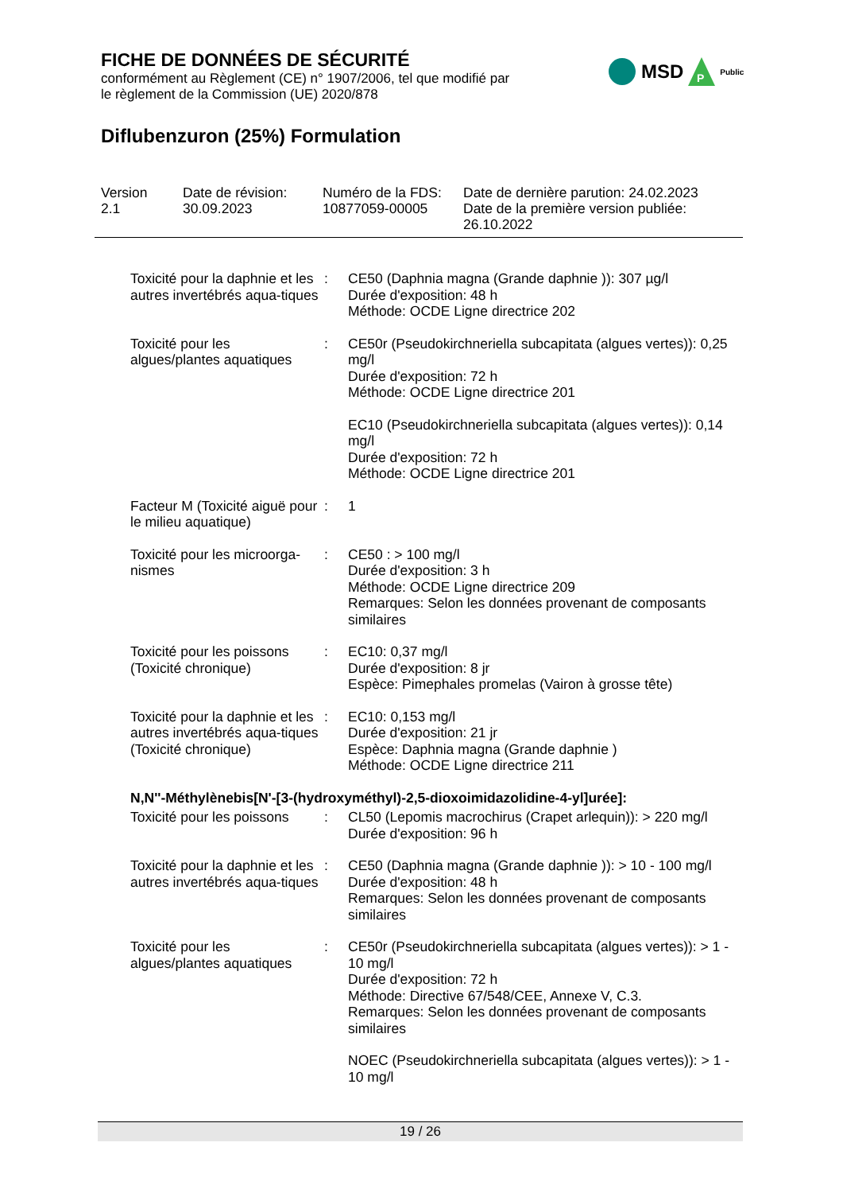FICHE DE DONNÉES DE SÉCURITÉ
conformément au Règlement (CE) n° 1907/2006, tel que modifié par
le règlement de la Commission (UE) 2020/878
Diflubenzuron (25%) Formulation
MSD
P
Public
Version
2.1
Date de révision:
30.09.2023
Numéro de la FDS:
10877059-00005
Date de dernière parution: 24.02.2023
Date de la première version publiée:
26.10.2022
Toxicité pour la daphnie et les autres invertébrés aqua-tiques
: CE50 (Daphnia magna (Grande daphnie )): 307 µg/l
Durée d'exposition: 48 h
Méthode: OCDE Ligne directrice 202
Toxicité pour les algues/plantes aquatiques
: CE50r (Pseudokirchneriella subcapitata (algues vertes)): 0,25 mg/l
Durée d'exposition: 72 h
Méthode: OCDE Ligne directrice 201
EC10 (Pseudokirchneriella subcapitata (algues vertes)): 0,14 mg/l
Durée d'exposition: 72 h
Méthode: OCDE Ligne directrice 201
Facteur M (Toxicité aiguë pour le milieu aquatique)
: 1
Toxicité pour les microorga-nismes
: CE50 : > 100 mg/l
Durée d'exposition: 3 h
Méthode: OCDE Ligne directrice 209
Remarques: Selon les données provenant de composants similaires
Toxicité pour les poissons (Toxicité chronique)
: EC10: 0,37 mg/l
Durée d'exposition: 8 jr
Espèce: Pimephales promelas (Vairon à grosse tête)
Toxicité pour la daphnie et les autres invertébrés aqua-tiques (Toxicité chronique)
: EC10: 0,153 mg/l
Durée d'exposition: 21 jr
Espèce: Daphnia magna (Grande daphnie )
Méthode: OCDE Ligne directrice 211
N,N''-Méthylènebis[N'-[3-(hydroxyméthyl)-2,5-dioxoimidazolidine-4-yl]urée]:
Toxicité pour les poissons
: CL50 (Lepomis macrochirus (Crapet arlequin)): > 220 mg/l
Durée d'exposition: 96 h
Toxicité pour la daphnie et les autres invertébrés aqua-tiques
: CE50 (Daphnia magna (Grande daphnie )): > 10 - 100 mg/l
Durée d'exposition: 48 h
Remarques: Selon les données provenant de composants similaires
Toxicité pour les algues/plantes aquatiques
: CE50r (Pseudokirchneriella subcapitata (algues vertes)): > 1 - 10 mg/l
Durée d'exposition: 72 h
Méthode: Directive 67/548/CEE, Annexe V, C.3.
Remarques: Selon les données provenant de composants similaires
NOEC (Pseudokirchneriella subcapitata (algues vertes)): > 1 - 10 mg/l
19 / 26